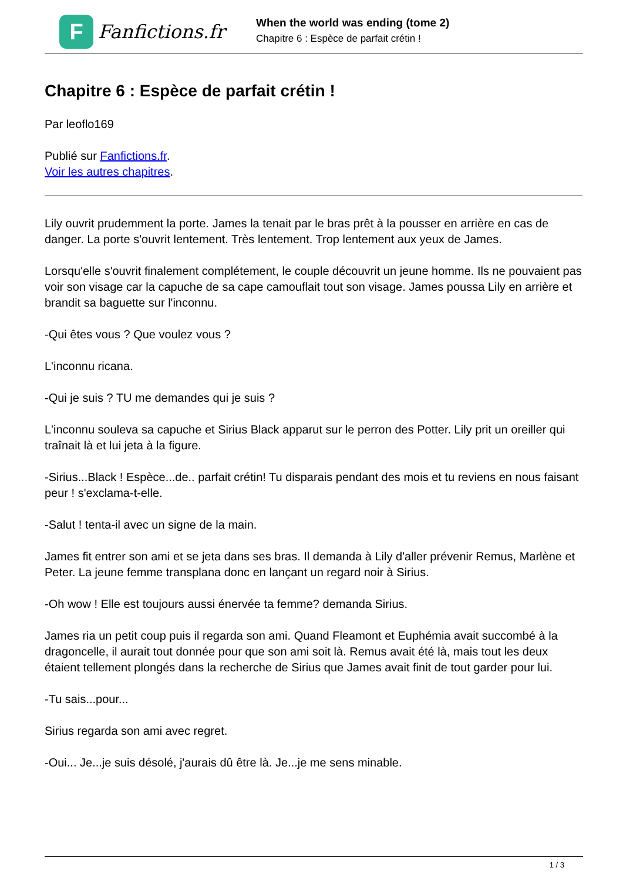F
Fanfictions.fr
When the world was ending (tome 2)
Chapitre 6 : Espèce de parfait crétin !
Chapitre 6 : Espèce de parfait crétin !
Par leoflo169
Publié sur Fanfictions.fr.
Voir les autres chapitres.
Lily ouvrit prudemment la porte. James la tenait par le bras prêt à la pousser en arrière en cas de danger. La porte s'ouvrit lentement. Très lentement. Trop lentement aux yeux de James.
Lorsqu'elle s'ouvrit finalement complétement, le couple découvrit un jeune homme. Ils ne pouvaient pas voir son visage car la capuche de sa cape camouflait tout son visage. James poussa Lily en arrière et brandit sa baguette sur l'inconnu.
-Qui êtes vous ? Que voulez vous ?
L'inconnu ricana.
-Qui je suis ? TU me demandes qui je suis ?
L'inconnu souleva sa capuche et Sirius Black apparut sur le perron des Potter. Lily prit un oreiller qui traînait là et lui jeta à la figure.
-Sirius...Black ! Espèce...de.. parfait crétin! Tu disparais pendant des mois et tu reviens en nous faisant peur ! s'exclama-t-elle.
-Salut ! tenta-il avec un signe de la main.
James fit entrer son ami et se jeta dans ses bras. Il demanda à Lily d'aller prévenir Remus, Marlène et Peter. La jeune femme transplana donc en lançant un regard noir à Sirius.
-Oh wow ! Elle est toujours aussi énervée ta femme? demanda Sirius.
James ria un petit coup puis il regarda son ami. Quand Fleamont et Euphémia avait succombé à la dragoncelle, il aurait tout donnée pour que son ami soit là. Remus avait été là, mais tout les deux étaient tellement plongés dans la recherche de Sirius que James avait finit de tout garder pour lui.
-Tu sais...pour...
Sirius regarda son ami avec regret.
-Oui... Je...je suis désolé, j'aurais dû être là. Je...je me sens minable.
1 / 3